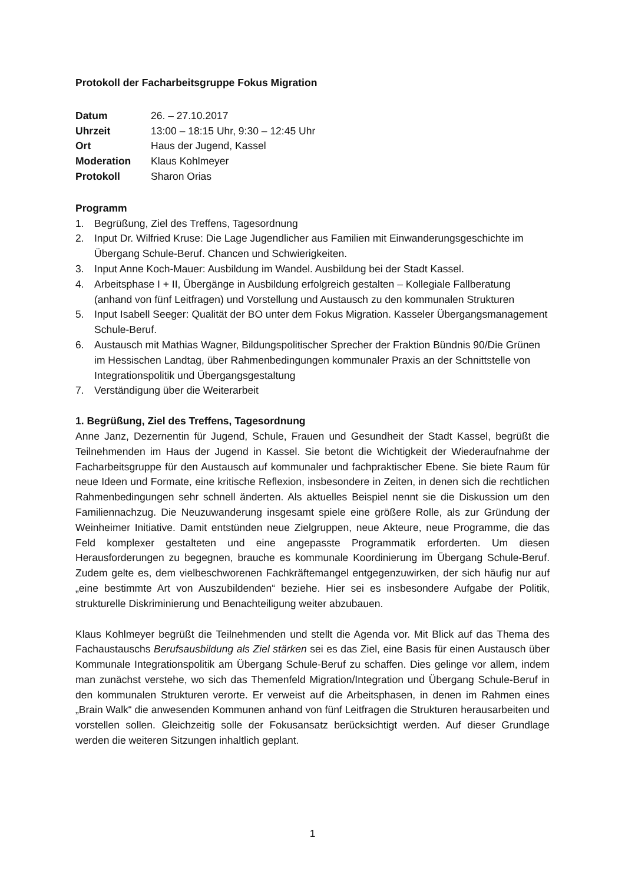Protokoll der Facharbeitsgruppe Fokus Migration
| Datum | 26. – 27.10.2017 |
| Uhrzeit | 13:00 – 18:15 Uhr, 9:30 – 12:45 Uhr |
| Ort | Haus der Jugend, Kassel |
| Moderation | Klaus Kohlmeyer |
| Protokoll | Sharon Orias |
Programm
1. Begrüßung, Ziel des Treffens, Tagesordnung
2. Input Dr. Wilfried Kruse: Die Lage Jugendlicher aus Familien mit Einwanderungsgeschichte im Übergang Schule-Beruf. Chancen und Schwierigkeiten.
3. Input Anne Koch-Mauer: Ausbildung im Wandel. Ausbildung bei der Stadt Kassel.
4. Arbeitsphase I + II, Übergänge in Ausbildung erfolgreich gestalten – Kollegiale Fallberatung (anhand von fünf Leitfragen) und Vorstellung und Austausch zu den kommunalen Strukturen
5. Input Isabell Seeger: Qualität der BO unter dem Fokus Migration. Kasseler Übergangsmanagement Schule-Beruf.
6. Austausch mit Mathias Wagner, Bildungspolitischer Sprecher der Fraktion Bündnis 90/Die Grünen im Hessischen Landtag, über Rahmenbedingungen kommunaler Praxis an der Schnittstelle von Integrationspolitik und Übergangsgestaltung
7. Verständigung über die Weiterarbeit
1. Begrüßung, Ziel des Treffens, Tagesordnung
Anne Janz, Dezernentin für Jugend, Schule, Frauen und Gesundheit der Stadt Kassel, begrüßt die Teilnehmenden im Haus der Jugend in Kassel. Sie betont die Wichtigkeit der Wiederaufnahme der Facharbeitsgruppe für den Austausch auf kommunaler und fachpraktischer Ebene. Sie biete Raum für neue Ideen und Formate, eine kritische Reflexion, insbesondere in Zeiten, in denen sich die rechtlichen Rahmenbedingungen sehr schnell änderten. Als aktuelles Beispiel nennt sie die Diskussion um den Familiennachzug. Die Neuzuwanderung insgesamt spiele eine größere Rolle, als zur Gründung der Weinheimer Initiative. Damit entstünden neue Zielgruppen, neue Akteure, neue Programme, die das Feld komplexer gestalteten und eine angepasste Programmatik erforderten. Um diesen Herausforderungen zu begegnen, brauche es kommunale Koordinierung im Übergang Schule-Beruf. Zudem gelte es, dem vielbeschworenen Fachkräftemangel entgegenzuwirken, der sich häufig nur auf „eine bestimmte Art von Auszubildenden“ beziehe. Hier sei es insbesondere Aufgabe der Politik, strukturelle Diskriminierung und Benachteiligung weiter abzubauen.
Klaus Kohlmeyer begrüßt die Teilnehmenden und stellt die Agenda vor. Mit Blick auf das Thema des Fachaustauschs Berufsausbildung als Ziel stärken sei es das Ziel, eine Basis für einen Austausch über Kommunale Integrationspolitik am Übergang Schule-Beruf zu schaffen. Dies gelinge vor allem, indem man zunächst verstehe, wo sich das Themenfeld Migration/Integration und Übergang Schule-Beruf in den kommunalen Strukturen verorte. Er verweist auf die Arbeitsphasen, in denen im Rahmen eines „Brain Walk“ die anwesenden Kommunen anhand von fünf Leitfragen die Strukturen herausarbeiten und vorstellen sollen. Gleichzeitig solle der Fokusansatz berücksichtigt werden. Auf dieser Grundlage werden die weiteren Sitzungen inhaltlich geplant.
1